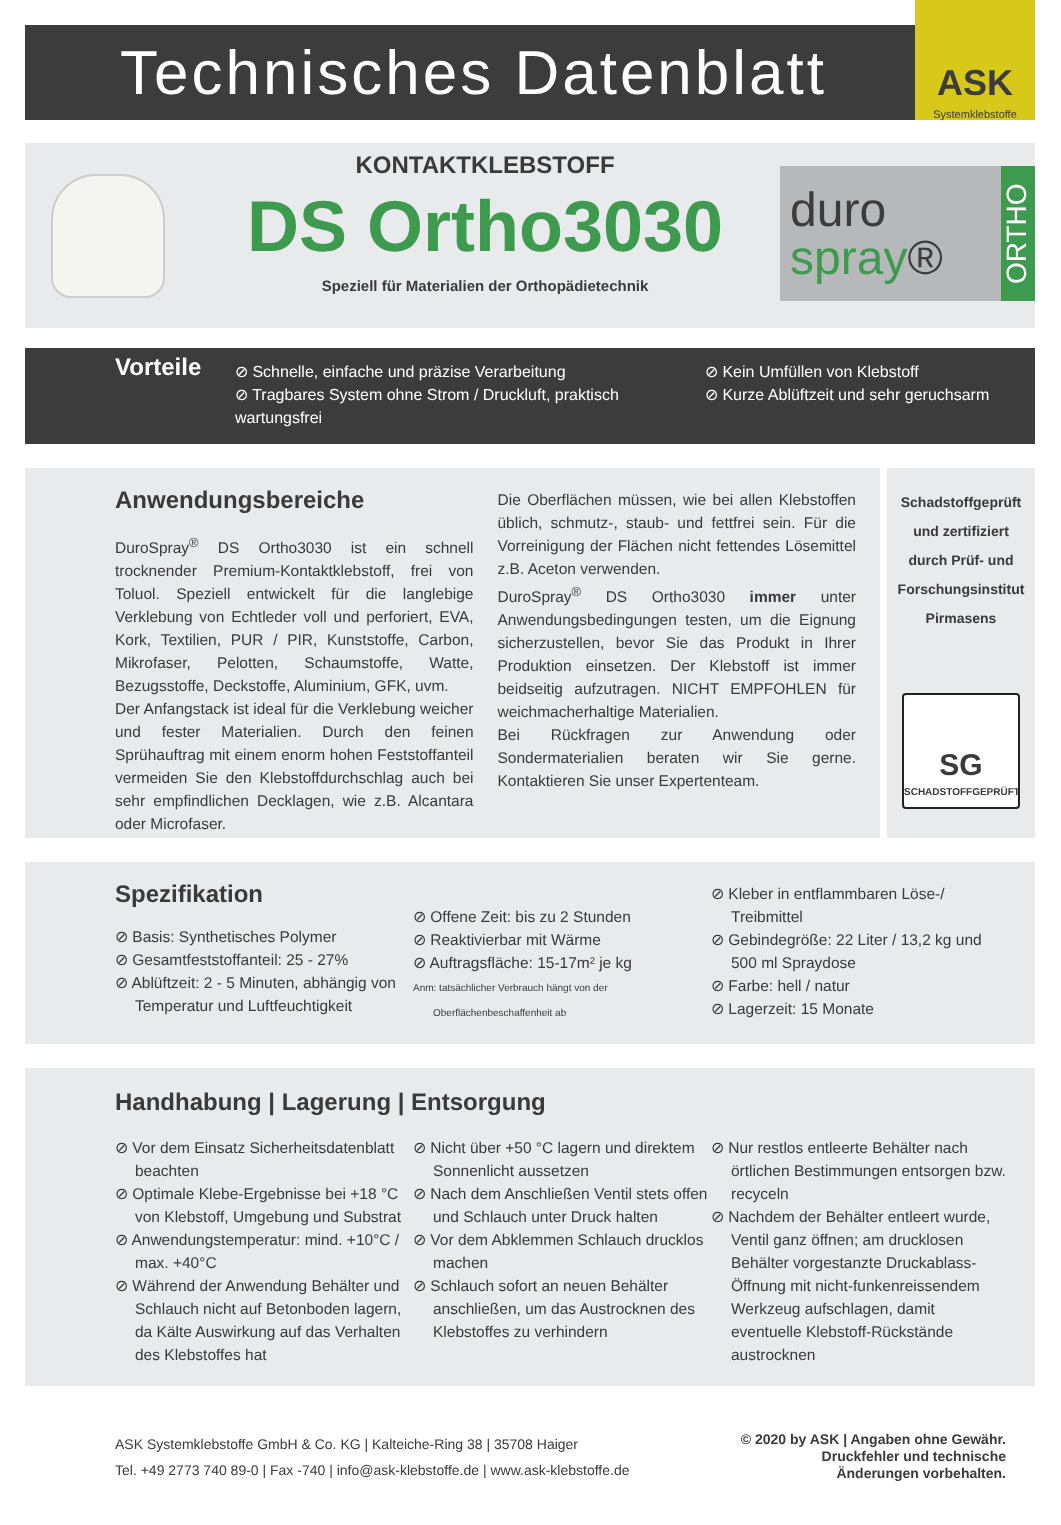Technisches Datenblatt
ASK
Systemklebstoffe
KONTAKTKLEBSTOFF
DS Ortho3030
Speziell für Materialien der Orthopädietechnik
duro
spray®
ORTHO
Vorteile
⊘ Schnelle, einfache und präzise Verarbeitung
⊘ Tragbares System ohne Strom / Druckluft, praktisch wartungsfrei
⊘ Kein Umfüllen von Klebstoff
⊘ Kurze Ablüftzeit und sehr geruchsarm
Anwendungsbereiche
DuroSpray<sup>®</sup> DS Ortho3030 ist ein schnell trocknender Premium-Kontaktklebstoff, frei von Toluol. Speziell entwickelt für die langlebige Verklebung von Echtleder voll und perforiert, EVA, Kork, Textilien, PUR / PIR, Kunststoffe, Carbon, Mikrofaser, Pelotten, Schaumstoffe, Watte, Bezugsstoffe, Deckstoffe, Aluminium, GFK, uvm.
Der Anfangstack ist ideal für die Verklebung weicher und fester Materialien. Durch den feinen Sprühauftrag mit einem enorm hohen Feststoffanteil vermeiden Sie den Klebstoffdurchschlag auch bei sehr empfindlichen Decklagen, wie z.B. Alcantara oder Microfaser.
Die Oberflächen müssen, wie bei allen Klebstoffen üblich, schmutz-, staub- und fettfrei sein. Für die Vorreinigung der Flächen nicht fettendes Lösemittel z.B. Aceton verwenden.
DuroSpray<sup>®</sup> DS Ortho3030 immer unter Anwendungsbedingungen testen, um die Eignung sicherzustellen, bevor Sie das Produkt in Ihrer Produktion einsetzen. Der Klebstoff ist immer beidseitig aufzutragen. NICHT EMPFOHLEN für weichmacherhaltige Materialien.
Bei Rückfragen zur Anwendung oder Sondermaterialien beraten wir Sie gerne. Kontaktieren Sie unser Expertenteam.
Schadstoffgeprüft
und zertifiziert
durch Prüf- und
Forschungsinstitut
Pirmasens
SG
SCHADSTOFFGEPRÜFT
Spezifikation
⊘ Basis: Synthetisches Polymer
⊘ Gesamtfeststoffanteil: 25 - 27%
⊘ Ablüftzeit: 2 - 5 Minuten, abhängig von Temperatur und Luftfeuchtigkeit
⊘ Offene Zeit: bis zu 2 Stunden
⊘ Reaktivierbar mit Wärme
⊘ Auftragsfläche: 15-17m² je kg
Anm: tatsächlicher Verbrauch hängt von der Oberflächenbeschaffenheit ab
⊘ Kleber in entflammbaren Löse-/ Treibmittel
⊘ Gebindegröße: 22 Liter / 13,2 kg und 500 ml Spraydose
⊘ Farbe: hell / natur
⊘ Lagerzeit: 15 Monate
Handhabung | Lagerung | Entsorgung
⊘ Vor dem Einsatz Sicherheitsdatenblatt beachten
⊘ Optimale Klebe-Ergebnisse bei +18 °C von Klebstoff, Umgebung und Substrat
⊘ Anwendungstemperatur: mind. +10°C / max. +40°C
⊘ Während der Anwendung Behälter und Schlauch nicht auf Betonboden lagern, da Kälte Auswirkung auf das Verhalten des Klebstoffes hat
⊘ Nicht über +50 °C lagern und direktem Sonnenlicht aussetzen
⊘ Nach dem Anschließen Ventil stets offen und Schlauch unter Druck halten
⊘ Vor dem Abklemmen Schlauch drucklos machen
⊘ Schlauch sofort an neuen Behälter anschließen, um das Austrocknen des Klebstoffes zu verhindern
⊘ Nur restlos entleerte Behälter nach örtlichen Bestimmungen entsorgen bzw. recyceln
⊘ Nachdem der Behälter entleert wurde, Ventil ganz öffnen; am drucklosen Behälter vorgestanzte Druckablass-Öffnung mit nicht-funkenreissendem Werkzeug aufschlagen, damit eventuelle Klebstoff-Rückstände austrocknen
ASK Systemklebstoffe GmbH & Co. KG | Kalteiche-Ring 38 | 35708 Haiger
Tel. +49 2773 740 89-0 | Fax -740 | info@ask-klebstoffe.de | www.ask-klebstoffe.de
© 2020 by ASK | Angaben ohne Gewähr.
Druckfehler und technische
Änderungen vorbehalten.